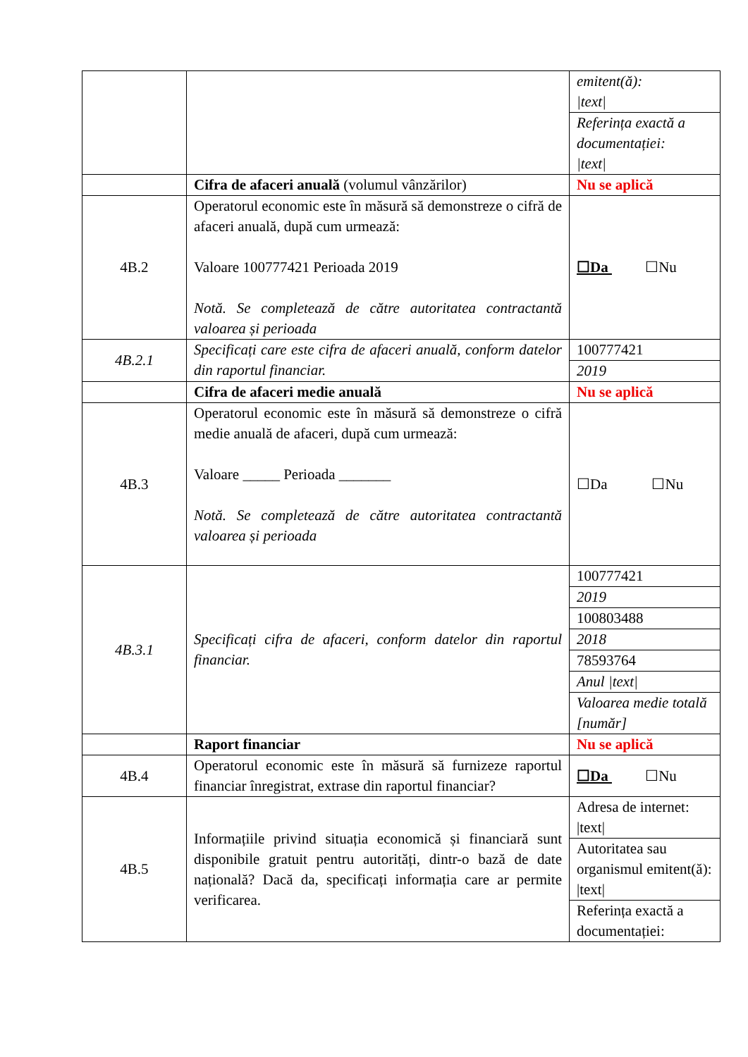| | | emitent(ă): /text/ |
| | | Referința exactă a documentației: /text/ |
| | Cifra de afaceri anuală (volumul vânzărilor) | Nu se aplică |
| 4B.2 | Operatorul economic este în măsură să demonstreze o cifră de afaceri anuală, după cum urmează: Valoare 100777421 Perioada 2019 Notă. Se completează de către autoritatea contractantă valoarea și perioada | ☐Da ☐Nu |
| 4B.2.1 | Specificați care este cifra de afaceri anuală, conform datelor din raportul financiar. | 100777421 |
| | | 2019 |
| | Cifra de afaceri medie anuală | Nu se aplică |
| 4B.3 | Operatorul economic este în măsură să demonstreze o cifră medie anuală de afaceri, după cum urmează: Valoare _____ Perioada _______ Notă. Se completează de către autoritatea contractantă valoarea și perioada | ☐Da ☐Nu |
| 4B.3.1 | Specificați cifra de afaceri, conform datelor din raportul financiar. | 100777421 |
| | | 2019 |
| | | 100803488 |
| | | 2018 |
| | | 78593764 |
| | | Anul /text/ |
| | | Valoarea medie totală [număr] |
| | Raport financiar | Nu se aplică |
| 4B.4 | Operatorul economic este în măsură să furnizeze raportul financiar înregistrat, extrase din raportul financiar? | ☐Da ☐Nu |
| 4B.5 | Informațiile privind situația economică și financiară sunt disponibile gratuit pentru autorități, dintr-o bază de date națională? Dacă da, specificați informația care ar permite verificarea. | Adresa de internet: /text/ |
| | | Autoritatea sau organismul emitent(ă): /text/ |
| | | Referința exactă a documentației: |